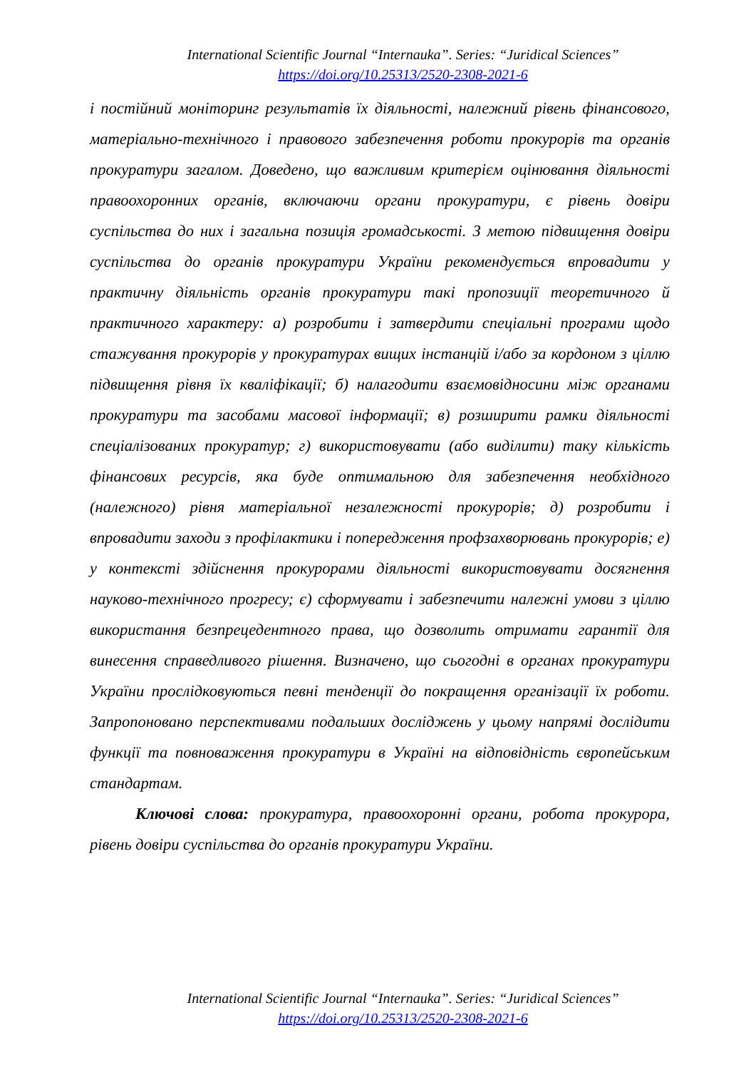International Scientific Journal “Internauka”. Series: “Juridical Sciences”
https://doi.org/10.25313/2520-2308-2021-6
і постійний моніторинг результатів їх діяльності, належний рівень фінансового, матеріально-технічного і правового забезпечення роботи прокурорів та органів прокуратури загалом. Доведено, що важливим критерієм оцінювання діяльності правоохоронних органів, включаючи органи прокуратури, є рівень довіри суспільства до них і загальна позиція громадськості. З метою підвищення довіри суспільства до органів прокуратури України рекомендується впровадити у практичну діяльність органів прокуратури такі пропозиції теоретичного й практичного характеру: а) розробити і затвердити спеціальні програми щодо стажування прокурорів у прокуратурах вищих інстанцій і/або за кордоном з ціллю підвищення рівня їх кваліфікації; б) налагодити взаємовідносини між органами прокуратури та засобами масової інформації; в) розширити рамки діяльності спеціалізованих прокуратур; г) використовувати (або виділити) таку кількість фінансових ресурсів, яка буде оптимальною для забезпечення необхідного (належного) рівня матеріальної незалежності прокурорів; д) розробити і впровадити заходи з профілактики і попередження профзахворювань прокурорів; е) у контексті здійснення прокурорами діяльності використовувати досягнення науково-технічного прогресу; є) сформувати і забезпечити належні умови з ціллю використання безпрецедентного права, що дозволить отримати гарантії для винесення справедливого рішення. Визначено, що сьогодні в органах прокуратури України прослідковуються певні тенденції до покращення організації їх роботи. Запропоновано перспективами подальших досліджень у цьому напрямі дослідити функції та повноваження прокуратури в Україні на відповідність європейським стандартам.
Ключові слова: прокуратура, правоохоронні органи, робота прокурора, рівень довіри суспільства до органів прокуратури України.
International Scientific Journal “Internauka”. Series: “Juridical Sciences”
https://doi.org/10.25313/2520-2308-2021-6